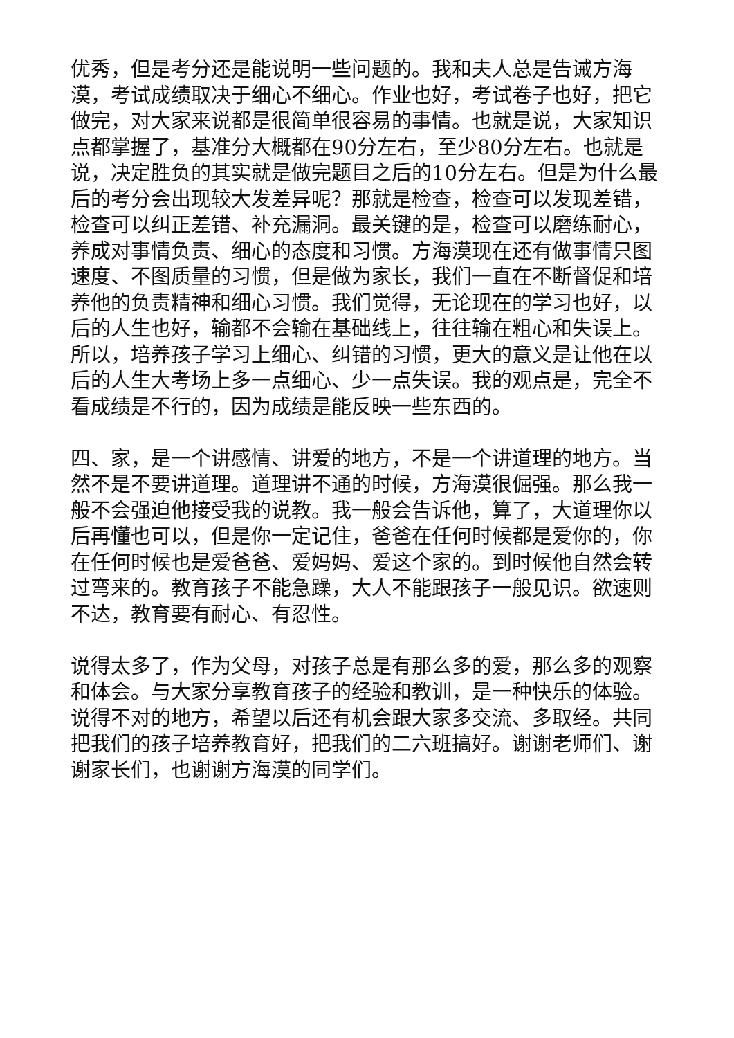优秀，但是考分还是能说明一些问题的。我和夫人总是告诫方海漠，考试成绩取决于细心不细心。作业也好，考试卷子也好，把它做完，对大家来说都是很简单很容易的事情。也就是说，大家知识点都掌握了，基准分大概都在90分左右，至少80分左右。也就是说，决定胜负的其实就是做完题目之后的10分左右。但是为什么最后的考分会出现较大发差异呢？那就是检查，检查可以发现差错，检查可以纠正差错、补充漏洞。最关键的是，检查可以磨练耐心，养成对事情负责、细心的态度和习惯。方海漠现在还有做事情只图速度、不图质量的习惯，但是做为家长，我们一直在不断督促和培养他的负责精神和细心习惯。我们觉得，无论现在的学习也好，以后的人生也好，输都不会输在基础线上，往往输在粗心和失误上。所以，培养孩子学习上细心、纠错的习惯，更大的意义是让他在以后的人生大考场上多一点细心、少一点失误。我的观点是，完全不看成绩是不行的，因为成绩是能反映一些东西的。
四、家，是一个讲感情、讲爱的地方，不是一个讲道理的地方。当然不是不要讲道理。道理讲不通的时候，方海漠很倔强。那么我一般不会强迫他接受我的说教。我一般会告诉他，算了，大道理你以后再懂也可以，但是你一定记住，爸爸在任何时候都是爱你的，你在任何时候也是爱爸爸、爱妈妈、爱这个家的。到时候他自然会转过弯来的。教育孩子不能急躁，大人不能跟孩子一般见识。欲速则不达，教育要有耐心、有忍性。
说得太多了，作为父母，对孩子总是有那么多的爱，那么多的观察和体会。与大家分享教育孩子的经验和教训，是一种快乐的体验。说得不对的地方，希望以后还有机会跟大家多交流、多取经。共同把我们的孩子培养教育好，把我们的二六班搞好。谢谢老师们、谢谢家长们，也谢谢方海漠的同学们。